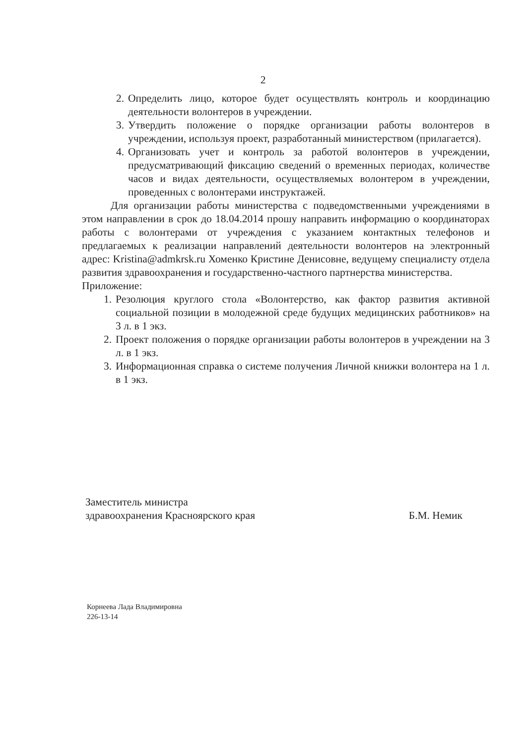2
2. Определить лицо, которое будет осуществлять контроль и координацию деятельности волонтеров в учреждении.
3. Утвердить положение о порядке организации работы волонтеров в учреждении, используя проект, разработанный министерством (прилагается).
4. Организовать учет и контроль за работой волонтеров в учреждении, предусматривающий фиксацию сведений о временных периодах, количестве часов и видах деятельности, осуществляемых волонтером в учреждении, проведенных с волонтерами инструктажей.
Для организации работы министерства с подведомственными учреждениями в этом направлении в срок до 18.04.2014 прошу направить информацию о координаторах работы с волонтерами от учреждения с указанием контактных телефонов и предлагаемых к реализации направлений деятельности волонтеров на электронный адрес: Kristina@admkrsk.ru Хоменко Кристине Денисовне, ведущему специалисту отдела развития здравоохранения и государственно-частного партнерства министерства.
Приложение:
1. Резолюция круглого стола «Волонтерство, как фактор развития активной социальной позиции в молодежной среде будущих медицинских работников» на 3 л. в 1 экз.
2. Проект положения о порядке организации работы волонтеров в учреждении на 3 л. в 1 экз.
3. Информационная справка о системе получения Личной книжки волонтера на 1 л. в 1 экз.
Заместитель министра
здравоохранения Красноярского края
Б.М. Немик
Корнеева Лада Владимировна
226-13-14